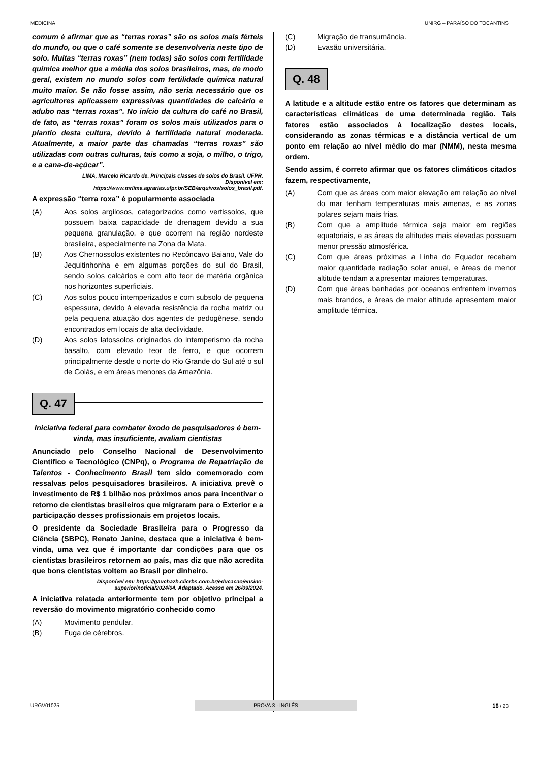MEDICINA UNIRG – PARAÍSO DO TOCANTINS
comum é afirmar que as “terras roxas” são os solos mais férteis do mundo, ou que o café somente se desenvolveria neste tipo de solo. Muitas “terras roxas” (nem todas) são solos com fertilidade química melhor que a média dos solos brasileiros, mas, de modo geral, existem no mundo solos com fertilidade química natural muito maior. Se não fosse assim, não seria necessário que os agricultores aplicassem expressivas quantidades de calcário e adubo nas “terras roxas”. No início da cultura do café no Brasil, de fato, as “terras roxas” foram os solos mais utilizados para o plantio desta cultura, devido à fertilidade natural moderada. Atualmente, a maior parte das chamadas “terras roxas” são utilizadas com outras culturas, tais como a soja, o milho, o trigo, e a cana-de-açúcar”.
LIMA, Marcelo Ricardo de. Principais classes de solos do Brasil. UFPR.
Disponível em:
https://www.mrlima.agrarias.ufpr.br/SEB/arquivos/solos_brasil.pdf.
A expressão “terra roxa” é popularmente associada
(A) Aos solos argilosos, categorizados como vertissolos, que possuem baixa capacidade de drenagem devido a sua pequena granulação, e que ocorrem na região nordeste brasileira, especialmente na Zona da Mata.
(B) Aos Chernossolos existentes no Recôncavo Baiano, Vale do Jequitinhonha e em algumas porções do sul do Brasil, sendo solos calcários e com alto teor de matéria orgânica nos horizontes superficiais.
(C) Aos solos pouco intemperizados e com subsolo de pequena espessura, devido à elevada resistência da rocha matriz ou pela pequena atuação dos agentes de pedogênese, sendo encontrados em locais de alta declividade.
(D) Aos solos latossolos originados do intemperismo da rocha basalto, com elevado teor de ferro, e que ocorrem principalmente desde o norte do Rio Grande do Sul até o sul de Goiás, e em áreas menores da Amazônia.
Q. 47
Iniciativa federal para combater êxodo de pesquisadores é bem-vinda, mas insuficiente, avaliam cientistas
Anunciado pelo Conselho Nacional de Desenvolvimento Científico e Tecnológico (CNPq), o Programa de Repatriação de Talentos - Conhecimento Brasil tem sido comemorado com ressalvas pelos pesquisadores brasileiros. A iniciativa prevê o investimento de R$ 1 bilhão nos próximos anos para incentivar o retorno de cientistas brasileiros que migraram para o Exterior e a participação desses profissionais em projetos locais.
O presidente da Sociedade Brasileira para o Progresso da Ciência (SBPC), Renato Janine, destaca que a iniciativa é bem-vinda, uma vez que é importante dar condições para que os cientistas brasileiros retornem ao país, mas diz que não acredita que bons cientistas voltem ao Brasil por dinheiro.
Disponível em: https://gauchazh.clicrbs.com.br/educacao/ensino-
superior/noticia/2024/04. Adaptado. Acesso em 26/09/2024.
A iniciativa relatada anteriormente tem por objetivo principal a reversão do movimento migratório conhecido como
(A) Movimento pendular.
(B) Fuga de cérebros.
(C) Migração de transumância.
(D) Evasão universitária.
Q. 48
A latitude e a altitude estão entre os fatores que determinam as características climáticas de uma determinada região. Tais fatores estão associados à localização destes locais, considerando as zonas térmicas e a distância vertical de um ponto em relação ao nível médio do mar (NMM), nesta mesma ordem.
Sendo assim, é correto afirmar que os fatores climáticos citados fazem, respectivamente,
(A) Com que as áreas com maior elevação em relação ao nível do mar tenham temperaturas mais amenas, e as zonas polares sejam mais frias.
(B) Com que a amplitude térmica seja maior em regiões equatoriais, e as áreas de altitudes mais elevadas possuam menor pressão atmosférica.
(C) Com que áreas próximas a Linha do Equador recebam maior quantidade radiação solar anual, e áreas de menor altitude tendam a apresentar maiores temperaturas.
(D) Com que áreas banhadas por oceanos enfrentem invernos mais brandos, e áreas de maior altitude apresentem maior amplitude térmica.
URGV01025 PROVA 3 - INGLÊS 16 / 23